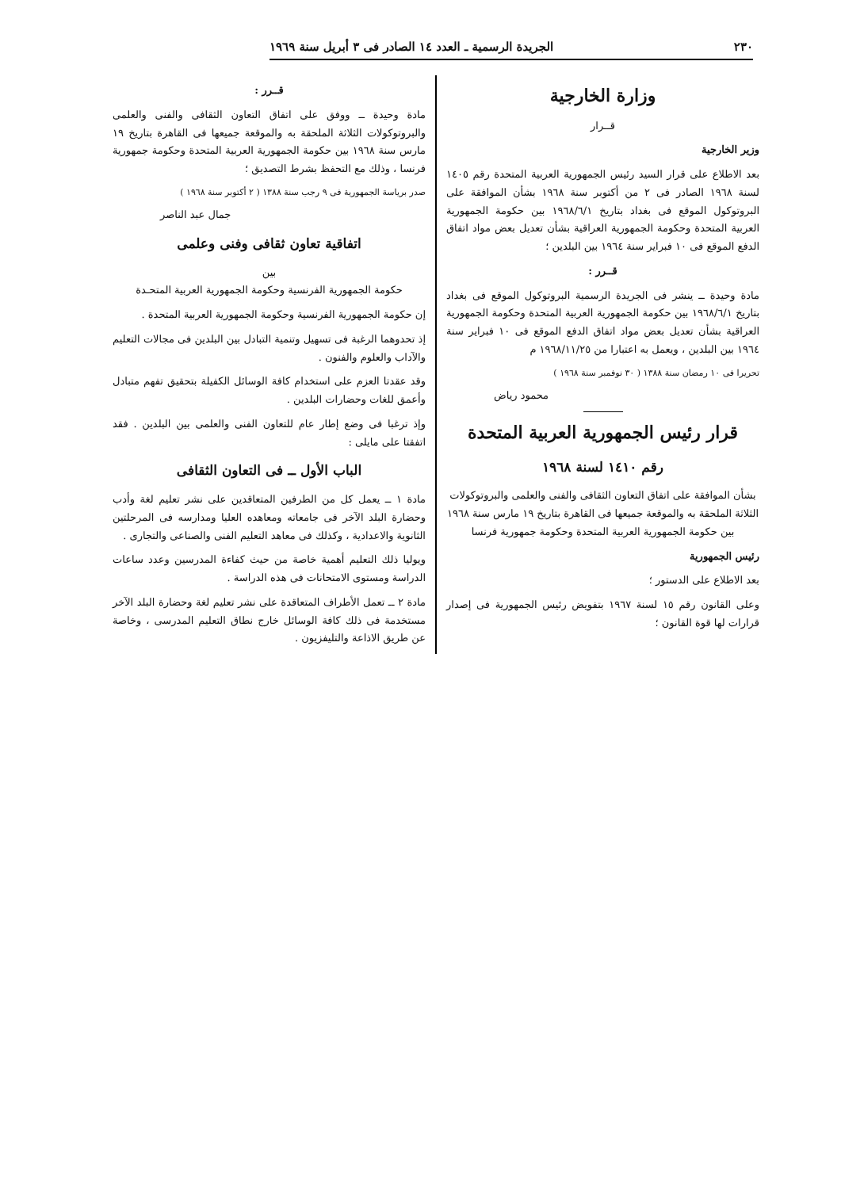٢٣٠ الجريدة الرسمية ـ العدد ١٤ الصادر فى ٣ أبريل سنة ١٩٦٩
وزارة الخارجية
قــرار
وزير الخارجية
بعد الاطلاع على قرار السيد رئيس الجمهورية العربية المتحدة رقم ١٤٠٥ لسنة ١٩٦٨ الصادر فى ٢ من أكتوبر سنة ١٩٦٨ بشأن الموافقة على البروتوكول الموقع فى بغداد بتاريخ ١٩٦٨/٦/١ بين حكومة الجمهورية العربية المتحدة وحكومة الجمهورية العراقية بشأن تعديل بعض مواد اتفاق الدفع الموقع فى ١٠ فبراير سنة ١٩٦٤ بين البلدين ؛
قــرر :
مادة وحيدة ــ ينشر فى الجريدة الرسمية البروتوكول الموقع فى بغداد بتاريخ ١٩٦٨/٦/١ بين حكومة الجمهورية العربية المتحدة وحكومة الجمهورية العراقية بشأن تعديل بعض مواد اتفاق الدفع الموقع فى ١٠ فبراير سنة ١٩٦٤ بين البلدين ، ويعمل به اعتبارا من ١٩٦٨/١١/٢٥ م
تحريرا فى ١٠ رمضان سنة ١٣٨٨ ( ٣٠ نوفمبر سنة ١٩٦٨ )
محمود رياض
قرار رئيس الجمهورية العربية المتحدة
رقم ١٤١٠ لسنة ١٩٦٨
بشأن الموافقة على اتفاق التعاون الثقافى والفنى والعلمى والبروتوكولات الثلاثة الملحقة به والموقعة جميعها فى القاهرة بتاريخ ١٩ مارس سنة ١٩٦٨ بين حكومة الجمهورية العربية المتحدة وحكومة جمهورية فرنسا
رئيس الجمهورية
بعد الاطلاع على الدستور ؛
وعلى القانون رقم ١٥ لسنة ١٩٦٧ بتفويض رئيس الجمهورية فى إصدار قرارات لها قوة القانون ؛
قــرر :
مادة وحيدة ــ ووفق على اتفاق التعاون الثقافى والفنى والعلمى والبروتوكولات الثلاثة الملحقة به والموقعة جميعها فى القاهرة بتاريخ ١٩ مارس سنة ١٩٦٨ بين حكومة الجمهورية العربية المتحدة وحكومة جمهورية فرنسا ، وذلك مع التحفظ بشرط التصديق ؛
صدر برياسة الجمهورية فى ٩ رجب سنة ١٣٨٨ ( ٢ أكتوبر سنة ١٩٦٨ )
جمال عبد الناصر
اتفاقية تعاون ثقافى وفنى وعلمى
بين
حكومة الجمهورية الفرنسية وحكومة الجمهورية العربية المتحـدة
إن حكومة الجمهورية الفرنسية وحكومة الجمهورية العربية المتحدة .
إذ تحدوهما الرغبة فى تسهيل وتنمية التبادل بين البلدين فى مجالات التعليم والآداب والعلوم والفنون .
وقد عقدتا العزم على استخدام كافة الوسائل الكفيلة بتحقيق تفهم متبادل وأعمق للغات وحضارات البلدين .
وإذ ترغبا فى وضع إطار عام للتعاون الفنى والعلمى بين البلدين . فقد اتفقتا على مايلى :
الباب الأول ــ فى التعاون الثقافى
مادة ١ ــ يعمل كل من الطرفين المتعاقدين على نشر تعليم لغة وأدب وحضارة البلد الآخر فى جامعاته ومعاهده العليا ومدارسه فى المرحلتين الثانوية والاعدادية ، وكذلك فى معاهد التعليم الفنى والصناعى والتجارى .
ويوليا ذلك التعليم أهمية خاصة من حيث كفاءة المدرسين وعدد ساعات الدراسة ومستوى الامتحانات فى هذه الدراسة .
مادة ٢ ــ تعمل الأطراف المتعاقدة على نشر تعليم لغة وحضارة البلد الآخر مستخدمة فى ذلك كافة الوسائل خارج نطاق التعليم المدرسى ، وخاصة عن طريق الاذاعة والتليفزيون .